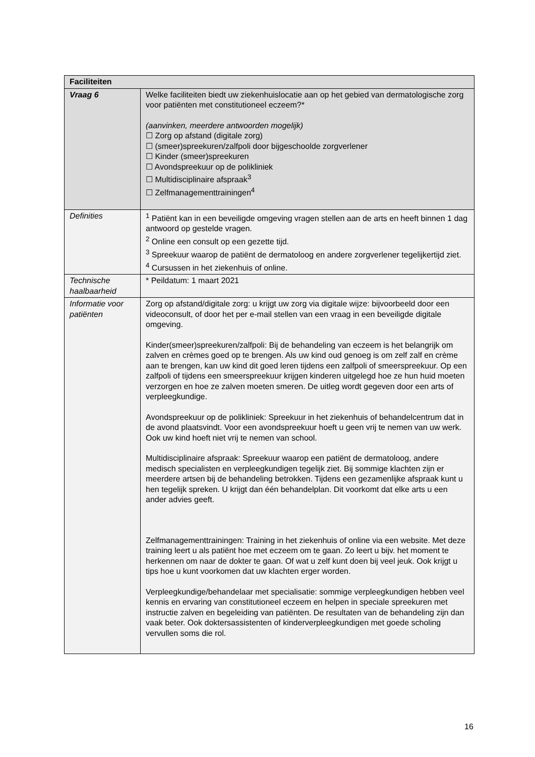| Faciliteiten | |
| --- | --- |
| Vraag 6 | Welke faciliteiten biedt uw ziekenhuislocatie aan op het gebied van dermatologische zorg voor patiënten met constitutioneel eczeem?* (aanvinken, meerdere antwoorden mogelijk) ☐ Zorg op afstand (digitale zorg) ☐ (smeer)spreekuren/zalfpoli door bijgeschoolde zorgverlener ☐ Kinder (smeer)spreekuren ☐ Avondspreekuur op de polikliniek ☐ Multidisciplinaire afspraak<sup>3</sup> ☐ Zelfmanagementtrainingen<sup>4</sup> |
| Definities | <sup>1</sup> Patiënt kan in een beveiligde omgeving vragen stellen aan de arts en heeft binnen 1 dag antwoord op gestelde vragen. <sup>2</sup> Online een consult op een gezette tijd. <sup>3</sup> Spreekuur waarop de patiënt de dermatoloog en andere zorgverlener tegelijkertijd ziet. <sup>4</sup> Cursussen in het ziekenhuis of online. |
| Technische haalbaarheid | * Peildatum: 1 maart 2021 |
| Informatie voor patiënten | Zorg op afstand/digitale zorg: u krijgt uw zorg via digitale wijze: bijvoorbeeld door een videoconsult, of door het per e-mail stellen van een vraag in een beveiligde digitale omgeving. Kinder(smeer)spreekuren/zalfpoli: Bij de behandeling van eczeem is het belangrijk om zalven en crèmes goed op te brengen. Als uw kind oud genoeg is om zelf zalf en crème aan te brengen, kan uw kind dit goed leren tijdens een zalfpoli of smeerspreekuur. Op een zalfpoli of tijdens een smeerspreekuur krijgen kinderen uitgelegd hoe ze hun huid moeten verzorgen en hoe ze zalven moeten smeren. De uitleg wordt gegeven door een arts of verpleegkundige. Avondspreekuur op de polikliniek: Spreekuur in het ziekenhuis of behandelcentrum dat in de avond plaatsvindt. Voor een avondspreekuur hoeft u geen vrij te nemen van uw werk. Ook uw kind hoeft niet vrij te nemen van school. Multidisciplinaire afspraak: Spreekuur waarop een patiënt de dermatoloog, andere medisch specialisten en verpleegkundigen tegelijk ziet. Bij sommige klachten zijn er meerdere artsen bij de behandeling betrokken. Tijdens een gezamenlijke afspraak kunt u hen tegelijk spreken. U krijgt dan één behandelplan. Dit voorkomt dat elke arts u een ander advies geeft. Zelfmanagementtrainingen: Training in het ziekenhuis of online via een website. Met deze training leert u als patiënt hoe met eczeem om te gaan. Zo leert u bijv. het moment te herkennen om naar de dokter te gaan. Of wat u zelf kunt doen bij veel jeuk. Ook krijgt u tips hoe u kunt voorkomen dat uw klachten erger worden. Verpleegkundige/behandelaar met specialisatie: sommige verpleegkundigen hebben veel kennis en ervaring van constitutioneel eczeem en helpen in speciale spreekuren met instructie zalven en begeleiding van patiënten. De resultaten van de behandeling zijn dan vaak beter. Ook doktersassistenten of kinderverpleegkundigen met goede scholing vervullen soms die rol. |
16